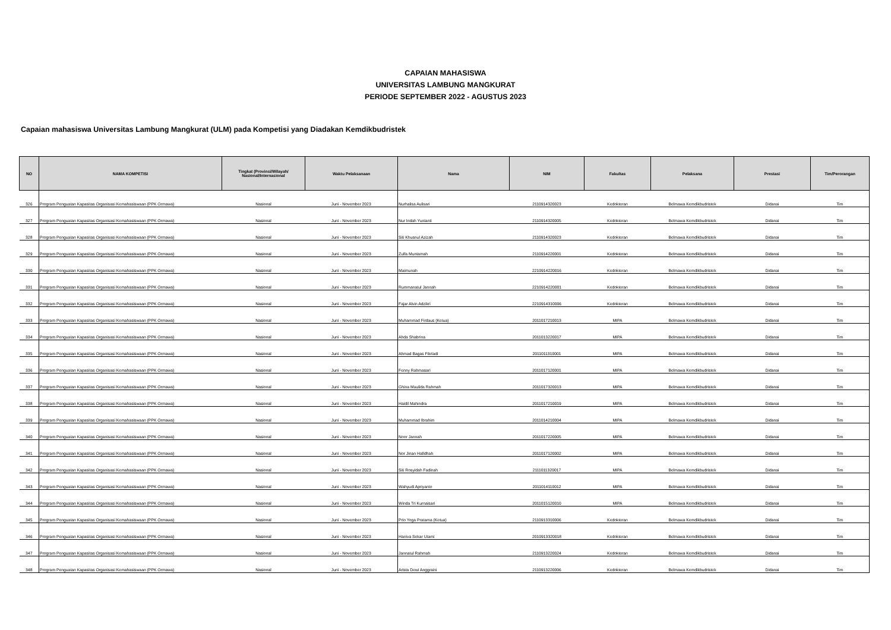CAPAIAN MAHASISWA
UNIVERSITAS LAMBUNG MANGKURAT
PERIODE SEPTEMBER 2022 - AGUSTUS 2023
Capaian mahasiswa Universitas Lambung Mangkurat (ULM) pada Kompetisi yang Diadakan Kemdikbudristek
| NO | NAMA KOMPETISI | Tingkat (Provinsi/Wilayah/ Nasional/Internasional | Waktu Pelaksanaan | Nama | NIM | Fakultas | Pelaksana | Prestasi | Tim/Perorangan |
| --- | --- | --- | --- | --- | --- | --- | --- | --- | --- |
| 326 | Program Penguatan Kapasitas Organisasi Kemahasiswaan (PPK Ormawa) | Nasional | Juni - November 2023 | Nurhalisa Aulisari | 2110914320023 | Kedokteran | Belmawa Kemdikbudristek | Didanai | Tim |
| 327 | Program Penguatan Kapasitas Organisasi Kemahasiswaan (PPK Ormawa) | Nasional | Juni - November 2023 | Nur Indah Yunianti | 2110914320005 | Kedokteran | Belmawa Kemdikbudristek | Didanai | Tim |
| 328 | Program Penguatan Kapasitas Organisasi Kemahasiswaan (PPK Ormawa) | Nasional | Juni - November 2023 | Siti Khusnul Azizah | 2110914320023 | Kedokteran | Belmawa Kemdikbudristek | Didanai | Tim |
| 329 | Program Penguatan Kapasitas Organisasi Kemahasiswaan (PPK Ormawa) | Nasional | Juni - November 2023 | Zulfa Muntamah | 2110914220001 | Kedokteran | Belmawa Kemdikbudristek | Didanai | Tim |
| 330 | Program Penguatan Kapasitas Organisasi Kemahasiswaan (PPK Ormawa) | Nasional | Juni - November 2023 | Maimunah | 2210914220016 | Kedokteran | Belmawa Kemdikbudristek | Didanai | Tim |
| 331 | Program Penguatan Kapasitas Organisasi Kemahasiswaan (PPK Ormawa) | Nasional | Juni - November 2023 | Rummanatul Jannah | 2210914220001 | Kedokteran | Belmawa Kemdikbudristek | Didanai | Tim |
| 332 | Program Penguatan Kapasitas Organisasi Kemahasiswaan (PPK Ormawa) | Nasional | Juni - November 2023 | Fajar Alvin Adzikri | 2210914310006 | Kedokteran | Belmawa Kemdikbudristek | Didanai | Tim |
| 333 | Program Penguatan Kapasitas Organisasi Kemahasiswaan (PPK Ormawa) | Nasional | Juni - November 2023 | Muhammad Firdaus (Ketua) | 2011017210013 | MIPA | Belmawa Kemdikbudristek | Didanai | Tim |
| 334 | Program Penguatan Kapasitas Organisasi Kemahasiswaan (PPK Ormawa) | Nasional | Juni - November 2023 | Ahda Shabrina | 2011013220017 | MIPA | Belmawa Kemdikbudristek | Didanai | Tim |
| 335 | Program Penguatan Kapasitas Organisasi Kemahasiswaan (PPK Ormawa) | Nasional | Juni - November 2023 | Ahmad Bagas Fikriadi | 2011011310001 | MIPA | Belmawa Kemdikbudristek | Didanai | Tim |
| 336 | Program Penguatan Kapasitas Organisasi Kemahasiswaan (PPK Ormawa) | Nasional | Juni - November 2023 | Fenny Rahmasari | 2011017120001 | MIPA | Belmawa Kemdikbudristek | Didanai | Tim |
| 337 | Program Penguatan Kapasitas Organisasi Kemahasiswaan (PPK Ormawa) | Nasional | Juni - November 2023 | Ghina Maulida Rahmah | 2011017320013 | MIPA | Belmawa Kemdikbudristek | Didanai | Tim |
| 338 | Program Penguatan Kapasitas Organisasi Kemahasiswaan (PPK Ormawa) | Nasional | Juni - November 2023 | Haidil Mahindra | 2011017210019 | MIPA | Belmawa Kemdikbudristek | Didanai | Tim |
| 339 | Program Penguatan Kapasitas Organisasi Kemahasiswaan (PPK Ormawa) | Nasional | Juni - November 2023 | Muhammad Ibrahim | 2011014210004 | MIPA | Belmawa Kemdikbudristek | Didanai | Tim |
| 340 | Program Penguatan Kapasitas Organisasi Kemahasiswaan (PPK Ormawa) | Nasional | Juni - November 2023 | Noor Jannah | 2011017220005 | MIPA | Belmawa Kemdikbudristek | Didanai | Tim |
| 341 | Program Penguatan Kapasitas Organisasi Kemahasiswaan (PPK Ormawa) | Nasional | Juni - November 2023 | Nor Jinan Hafidhah | 2011017120002 | MIPA | Belmawa Kemdikbudristek | Didanai | Tim |
| 342 | Program Penguatan Kapasitas Organisasi Kemahasiswaan (PPK Ormawa) | Nasional | Juni - November 2023 | Siti Rosyidah Fadinah | 2111011320017 | MIPA | Belmawa Kemdikbudristek | Didanai | Tim |
| 343 | Program Penguatan Kapasitas Organisasi Kemahasiswaan (PPK Ormawa) | Nasional | Juni - November 2023 | Wahyudi Apriyanto | 2011014110012 | MIPA | Belmawa Kemdikbudristek | Didanai | Tim |
| 344 | Program Penguatan Kapasitas Organisasi Kemahasiswaan (PPK Ormawa) | Nasional | Juni - November 2023 | Winda Tri Kurnaisari | 2011015120010 | MIPA | Belmawa Kemdikbudristek | Didanai | Tim |
| 345 | Program Penguatan Kapasitas Organisasi Kemahasiswaan (PPK Ormawa) | Nasional | Juni - November 2023 | Prio Yoga Pratama (Ketua) | 2110913310006 | Kedokteran | Belmawa Kemdikbudristek | Didanai | Tim |
| 346 | Program Penguatan Kapasitas Organisasi Kemahasiswaan (PPK Ormawa) | Nasional | Juni - November 2023 | Haniva Sekar Utami | 2010913320018 | Kedokteran | Belmawa Kemdikbudristek | Didanai | Tim |
| 347 | Program Penguatan Kapasitas Organisasi Kemahasiswaan (PPK Ormawa) | Nasional | Juni - November 2023 | Jannatul Rahmah | 2110913220024 | Kedokteran | Belmawa Kemdikbudristek | Didanai | Tim |
| 348 | Program Penguatan Kapasitas Organisasi Kemahasiswaan (PPK Ormawa) | Nasional | Juni - November 2023 | Arista Dewi Anggraini | 2110913220006 | Kedokteran | Belmawa Kemdikbudristek | Didanai | Tim |